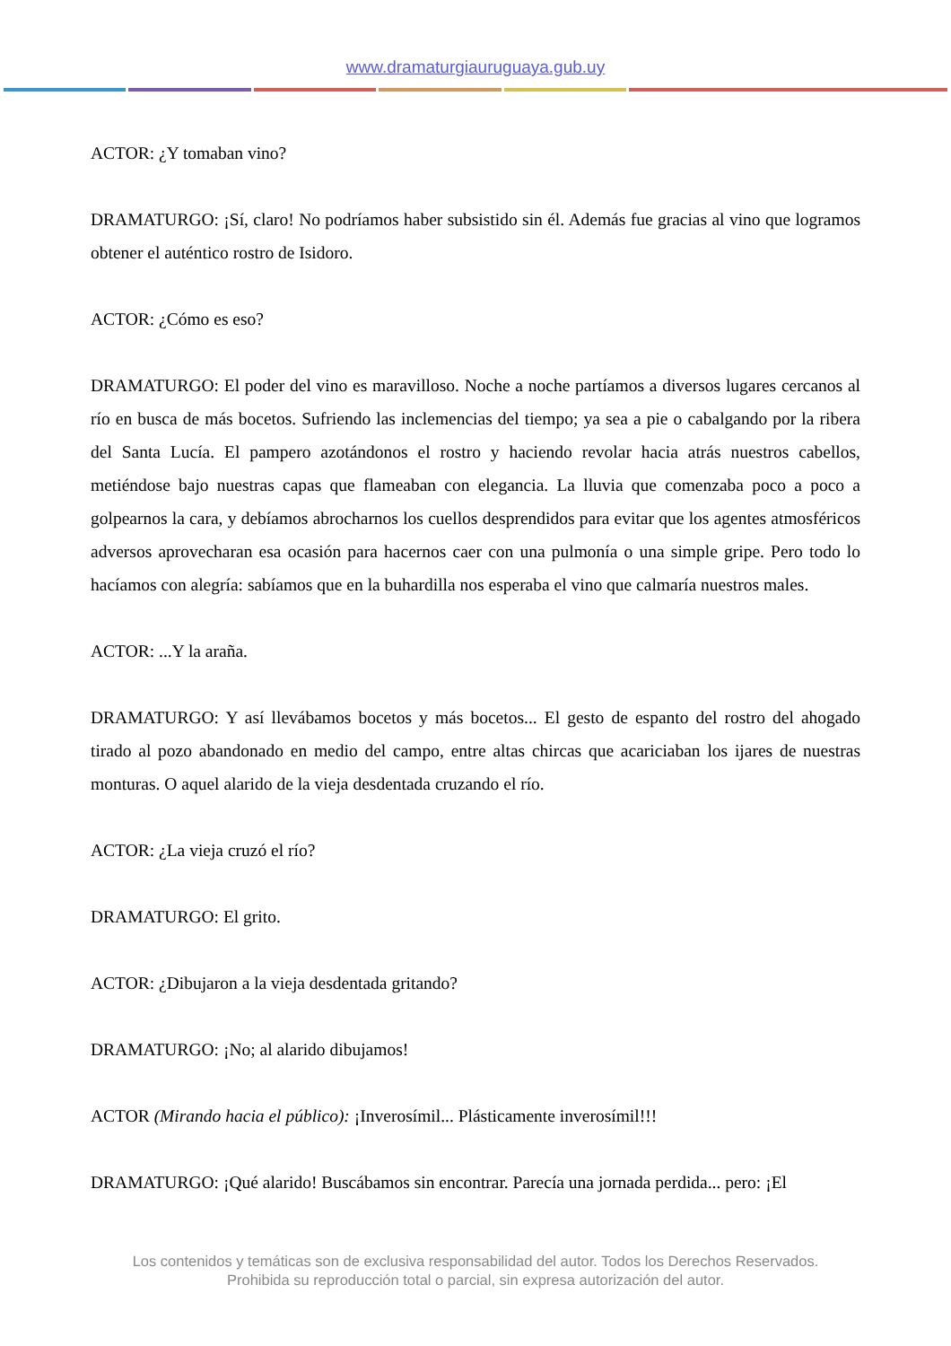www.dramaturgiauruguaya.gub.uy
ACTOR: ¿Y tomaban vino?
DRAMATURGO: ¡Sí, claro! No podríamos haber subsistido sin él. Además fue gracias al vino que logramos obtener el auténtico rostro de Isidoro.
ACTOR: ¿Cómo es eso?
DRAMATURGO: El poder del vino es maravilloso. Noche a noche partíamos a diversos lugares cercanos al río en busca de más bocetos. Sufriendo las inclemencias del tiempo; ya sea a pie o cabalgando por la ribera del Santa Lucía. El pampero azotándonos el rostro y haciendo revolar hacia atrás nuestros cabellos, metiéndose bajo nuestras capas que flameaban con elegancia. La lluvia que comenzaba poco a poco a golpearnos la cara, y debíamos abrocharnos los cuellos desprendidos para evitar que los agentes atmosféricos adversos aprovecharan esa ocasión para hacernos caer con una pulmonía o una simple gripe. Pero todo lo hacíamos con alegría: sabíamos que en la buhardilla nos esperaba el vino que calmaría nuestros males.
ACTOR: ...Y la araña.
DRAMATURGO: Y así llevábamos bocetos y más bocetos... El gesto de espanto del rostro del ahogado tirado al pozo abandonado en medio del campo, entre altas chircas que acariciaban los ijares de nuestras monturas. O aquel alarido de la vieja desdentada cruzando el río.
ACTOR: ¿La vieja cruzó el río?
DRAMATURGO: El grito.
ACTOR: ¿Dibujaron a la vieja desdentada gritando?
DRAMATURGO: ¡No; al alarido dibujamos!
ACTOR (Mirando hacia el público): ¡Inverosímil... Plásticamente inverosímil!!!
DRAMATURGO: ¡Qué alarido! Buscábamos sin encontrar. Parecía una jornada perdida... pero: ¡El
Los contenidos y temáticas son de exclusiva responsabilidad del autor. Todos los Derechos Reservados.
Prohibida su reproducción total o parcial, sin expresa autorización del autor.